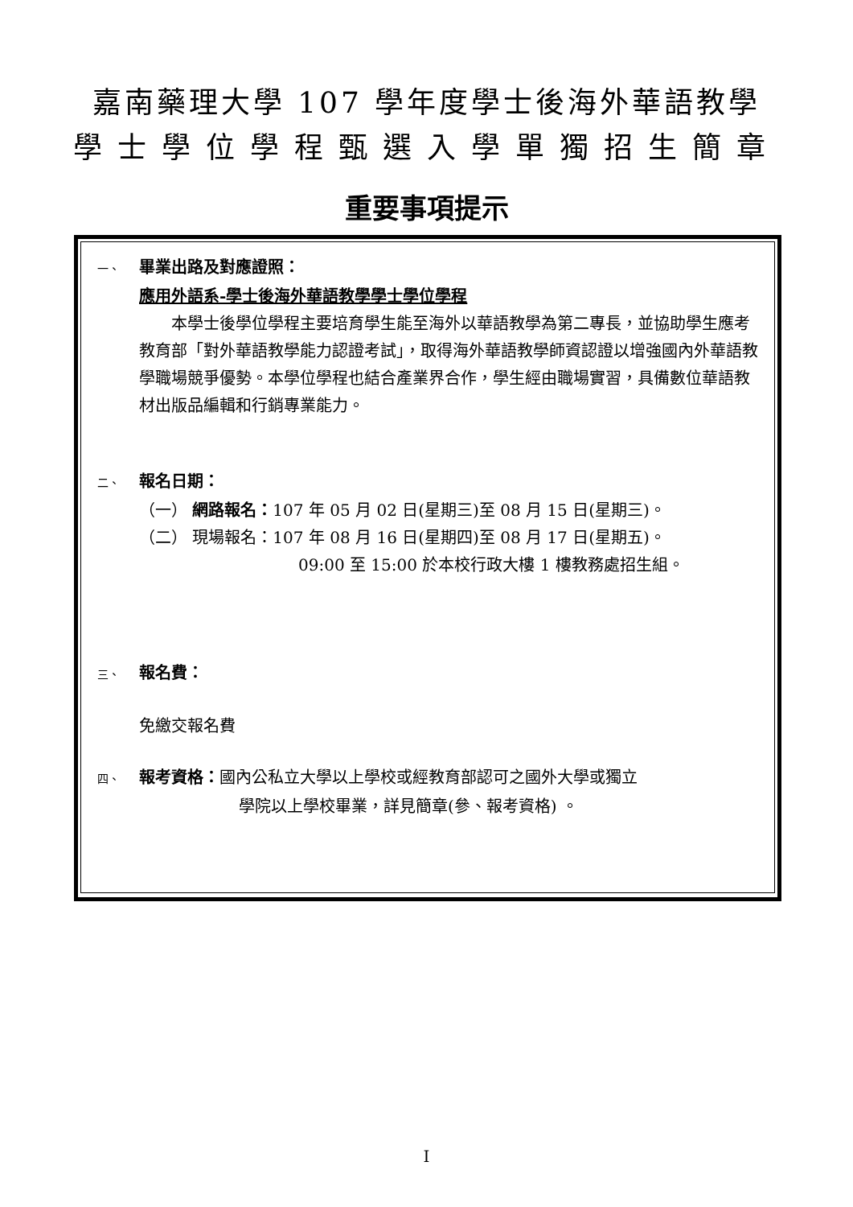嘉南藥理大學 107 學年度學士後海外華語教學
學士學位學程甄選入學單獨招生簡章
重要事項提示
一、 畢業出路及對應證照：
應用外語系-學士後海外華語教學學士學位學程
  本學士後學位學程主要培育學生能至海外以華語教學為第二專長，並協助學生應考教育部「對外華語教學能力認證考試」，取得海外華語教學師資認證以增強國內外華語教學職場競爭優勢。本學位學程也結合產業界合作，學生經由職場實習，具備數位華語教材出版品編輯和行銷專業能力。
二、 報名日期：
（一） 網路報名：107 年 05 月 02 日(星期三)至 08 月 15 日(星期三)。
（二） 現場報名：107 年 08 月 16 日(星期四)至 08 月 17 日(星期五)。
09:00 至 15:00 於本校行政大樓 1 樓教務處招生組。
三、 報名費：
免繳交報名費
四、 報考資格：國內公私立大學以上學校或經教育部認可之國外大學或獨立
學院以上學校畢業，詳見簡章(參、報考資格) 。
I